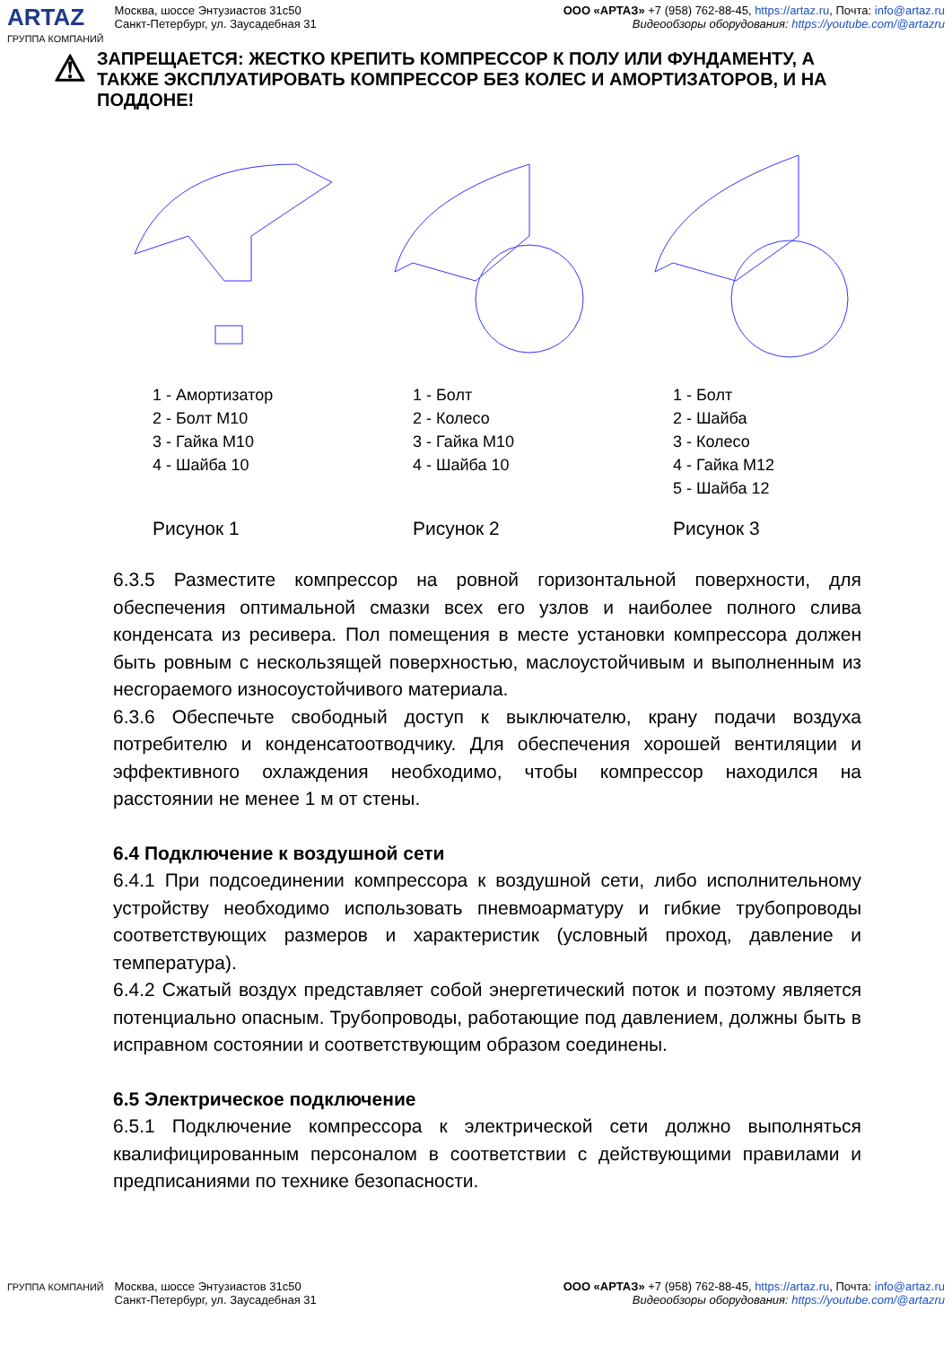ARTAZ
ГРУППА КОМПАНИЙ
Москва, шоссе Энтузиастов 31с50
Санкт-Петербург, ул. Заусадебная 31
ООО «АРТАЗ» +7 (958) 762-88-45, https://artaz.ru, Почта: info@artaz.ru
Видеообзоры оборудования: https://youtube.com/@artazru
⚠
ЗАПРЕЩАЕТСЯ: ЖЕСТКО КРЕПИТЬ КОМПРЕССОР К ПОЛУ ИЛИ ФУНДАМЕНТУ, А ТАКЖЕ ЭКСПЛУАТИРОВАТЬ КОМПРЕССОР БЕЗ КОЛЕС И АМОРТИЗАТОРОВ, И НА ПОДДОНЕ!
1 - Амортизатор
2 - Болт М10
3 - Гайка М10
4 - Шайба 10
Рисунок 1
1 - Болт
2 - Колесо
3 - Гайка М10
4 - Шайба 10
Рисунок 2
1 - Болт
2 - Шайба
3 - Колесо
4 - Гайка М12
5 - Шайба 12
Рисунок 3
6.3.5 Разместите компрессор на ровной горизонтальной поверхности, для обеспечения оптимальной смазки всех его узлов и наиболее полного слива конденсата из ресивера. Пол помещения в месте установки компрессора должен быть ровным с нескользящей поверхностью, маслоустойчивым и выполненным из несгораемого износоустойчивого материала.
6.3.6 Обеспечьте свободный доступ к выключателю, крану подачи воздуха потребителю и конденсатоотводчику. Для обеспечения хорошей вентиляции и эффективного охлаждения необходимо, чтобы компрессор находился на расстоянии не менее 1 м от стены.
6.4 Подключение к воздушной сети
6.4.1 При подсоединении компрессора к воздушной сети, либо исполнительному устройству необходимо использовать пневмоарматуру и гибкие трубопроводы соответствующих размеров и характеристик (условный проход, давление и температура).
6.4.2 Сжатый воздух представляет собой энергетический поток и поэтому является потенциально опасным. Трубопроводы, работающие под давлением, должны быть в исправном состоянии и соответствующим образом соединены.
6.5 Электрическое подключение
6.5.1 Подключение компрессора к электрической сети должно выполняться квалифицированным персоналом в соответствии с действующими правилами и предписаниями по технике безопасности.
ГРУППА КОМПАНИЙ
Москва, шоссе Энтузиастов 31с50
Санкт-Петербург, ул. Заусадебная 31
ООО «АРТАЗ» +7 (958) 762-88-45, https://artaz.ru, Почта: info@artaz.ru
Видеообзоры оборудования: https://youtube.com/@artazru